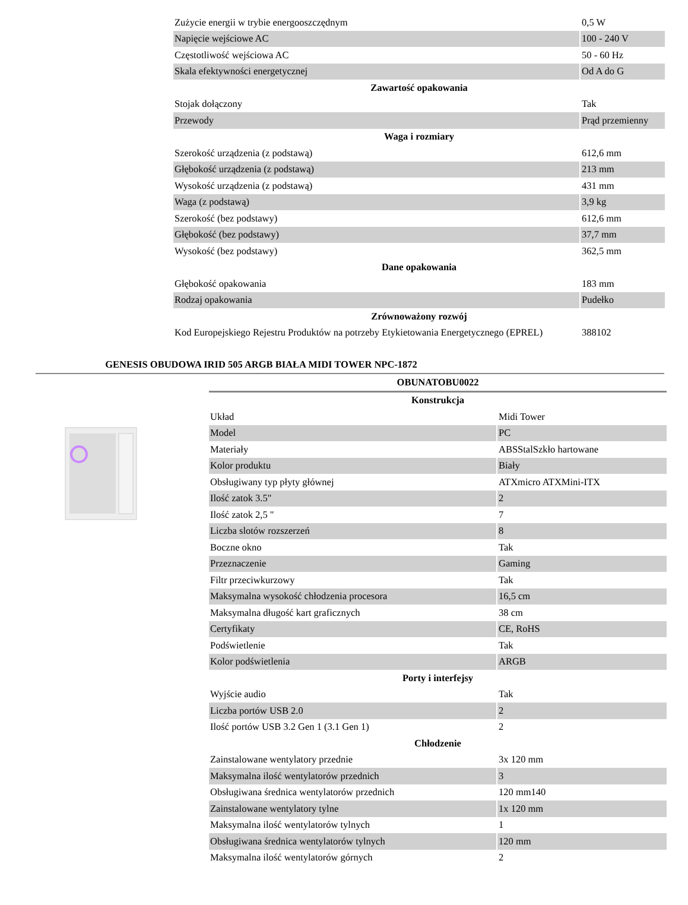| Zużycie energii w trybie energooszczędnym | 0,5 W |
| Napięcie wejściowe AC | 100 - 240 V |
| Częstotliwość wejściowa AC | 50 - 60 Hz |
| Skala efektywności energetycznej | Od A do G |
| Zawartość opakowania | |
| Stojak dołączony | Tak |
| Przewody | Prąd przemienny |
| Waga i rozmiary | |
| Szerokość urządzenia (z podstawą) | 612,6 mm |
| Głębokość urządzenia (z podstawą) | 213 mm |
| Wysokość urządzenia (z podstawą) | 431 mm |
| Waga (z podstawą) | 3,9 kg |
| Szerokość (bez podstawy) | 612,6 mm |
| Głębokość (bez podstawy) | 37,7 mm |
| Wysokość (bez podstawy) | 362,5 mm |
| Dane opakowania | |
| Głębokość opakowania | 183 mm |
| Rodzaj opakowania | Pudełko |
| Zrównoważony rozwój | |
| Kod Europejskiego Rejestru Produktów na potrzeby Etykietowania Energetycznego (EPREL) | 388102 |
GENESIS OBUDOWA IRID 505 ARGB BIAŁA MIDI TOWER NPC-1872
| OBUNATOBU0022 | |
| Konstrukcja | |
| Układ | Midi Tower |
| Model | PC |
| Materiały | ABSStalSzkło hartowane |
| Kolor produktu | Biały |
| Obsługiwany typ płyty głównej | ATXmicro ATXMini-ITX |
| Ilość zatok 3.5" | 2 |
| Ilość zatok 2,5 " | 7 |
| Liczba slotów rozszerzeń | 8 |
| Boczne okno | Tak |
| Przeznaczenie | Gaming |
| Filtr przeciwkurzowy | Tak |
| Maksymalna wysokość chłodzenia procesora | 16,5 cm |
| Maksymalna długość kart graficznych | 38 cm |
| Certyfikaty | CE, RoHS |
| Podświetlenie | Tak |
| Kolor podświetlenia | ARGB |
| Porty i interfejsy | |
| Wyjście audio | Tak |
| Liczba portów USB 2.0 | 2 |
| Ilość portów USB 3.2 Gen 1 (3.1 Gen 1) | 2 |
| Chłodzenie | |
| Zainstalowane wentylatory przednie | 3x 120 mm |
| Maksymalna ilość wentylatorów przednich | 3 |
| Obsługiwana średnica wentylatorów przednich | 120 mm140 |
| Zainstalowane wentylatory tylne | 1x 120 mm |
| Maksymalna ilość wentylatorów tylnych | 1 |
| Obsługiwana średnica wentylatorów tylnych | 120 mm |
| Maksymalna ilość wentylatorów górnych | 2 |